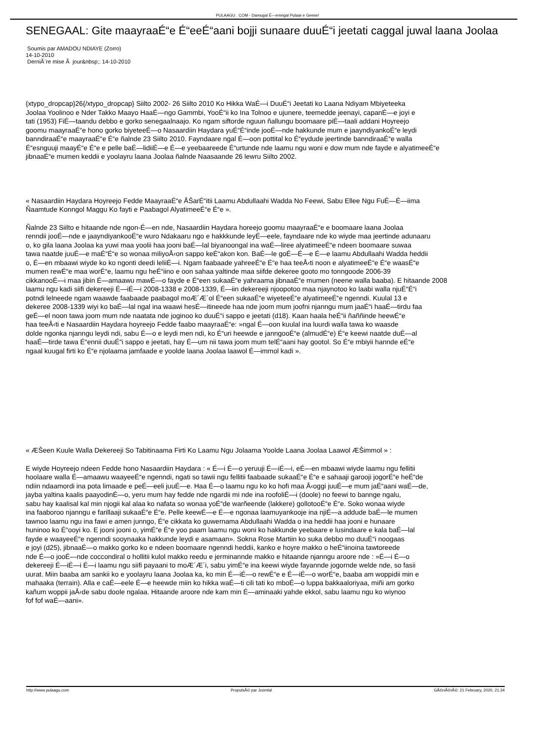PULAAGU . COM - Damugal É—emngal Pulaar e Geese!
SENEGAAL: Gite maayraaÉ“e É“eeÉ“aani bojji sunaare duuÉ“i jeetati caggal juwal laana Joolaa
Soumis par AMADOU NDIAYE (Zorro)
14-10-2010
DerniÃ¨re mise Ã jour&nbsp;: 14-10-2010
{xtypo_dropcap}26{/xtypo_dropcap} Siilto 2002- 26 Siilto 2010 Ko Hikka WaÉ—i DuuÉ“i Jeetati ko Laana Ndiyam Mbiyeteeka
Joolaa Yoolinoo e Nder Takko Maayo HaaÉ—ngo Gammbi, YooÉ“ii ko Ina Tolnoo e ujunere, teemedde jeenayi, capanÉ—e joyi e
tati (1953) FiÉ—taandu debbo e gorko senegaalnaajo. Ko ngam siftorde nguun ñallungu boomaare piÉ—taali addani Hoyreejo
goomu maayraaÉ“e hono gorko biyeteeÉ—o Nasaardiin Haydara yuÉ“É“inde jooÉ—nde hakkunde mum e jaayndiyankoÉ“e leydi
banndiraaÉ“e maayraaÉ“e É“e ñalnde 23 Siilto 2010. Fayndaare ngal É—oon pottital ko É“eydude jeertinde banndiraaÉ“e walla
É“esnguuji maayÉ“e É“e e pelle baÉ—lidiiÉ—e É—e yeebaareede É“urtunde nde laamu ngu woni e dow mum nde fayde e alyatimeeÉ“e
jibnaaÉ“e mumen keddii e yoolayru laana Joolaa ñalnde Naasaande 26 lewru Siilto 2002.
« Nasaardiin Haydara Hoyreejo Fedde MaayraaÉ“e ÅŠarÉ“itii Laamu Abdullaahi Wadda No Feewi, Sabu Ellee Ngu FuÉ—É—iima
Ñaamtude Konngol Maggu Ko fayti e Paabagol AlyatimeeÉ“e É“e ».
Ñalnde 23 Siilto e hitaande nde ngon-É—en nde, Nasaardiin Haydara horeejo goomu maayraaÉ“e e boomaare laana Joolaa
renndii jooÉ—nde e jaayndiyankooÉ“e wuro Ndakaaru ngo e hakkkunde leyÉ—eele, fayndaare nde ko wiyde maa jeertinde adunaaru
o, ko gila laana Joolaa ka yuwi maa yoolii haa jooni baÉ—lal biyanoongal ina waÉ—liree alyatimeeÉ“e ndeen boomaare suwaa
tawa naatde juuÉ—e maÉ“É“e so wonaa miliyoÅ‹on sappo keÉ“akon kon. BaÉ—le goÉ—É—e É—e laamu Abdullaahi Wadda heddii
o, É—en mbaawi wiyde ko ko ngonti deedi leliiÉ—i. Ngam faabaade yahreeÉ“e É“e haa teeÅ‹ti noon e alyatimeeÉ“e É“e waasÉ“e
mumen rewÉ“e maa worÉ“e, laamu ngu heÉ“iino e oon sahaa yaltinde maa siifde dekeree gooto mo tonngoode 2006-39
cikkanooÉ—i maa jibin É—amaawu mawÉ—o fayde e É“een sukaaÉ“e yahraama jibnaaÉ“e mumen (neene walla baaba). E hitaande 2008
laamu ngu kadi siifi dekereeji É—iÉ—i 2008-1338 e 2008-1339, É—iin dekereeji njoopotoo maa njaynotoo ko laabi walla njuÉ“É“i
potndi lelneede ngam waawde faabaade paabagol moÆ´Æ´ol É“een sukaaÉ“e wiyeteeÉ“e alyatimeeÉ“e ngenndi. Kuulal 13 e
dekeree 2008-1339 wiyi ko baÉ—lal ngal ina waawi hesÉ—itineede haa nde joom mum joofni njanngu mum jaaÉ“i haaÉ—tirdu faa
geÉ—el noon tawa joom mum nde naatata nde joginoo ko duuÉ“i sappo e jeetati (d18). Kaan haala heÉ“ii ñaññinde heewÉ“e
haa teeÅ‹ti e Nasaardiin Haydara hoyreejo Fedde faabo maayraaÉ“e: »ngal É—oon kuulal ina luurdi walla tawa ko waasde
dolde ngonka njanngu leydi ndi, sabu É—o e leydi men ndi, ko É“uri heewde e janngooÉ“e (almudÉ“e) É“e keewi naatde duÉ—al
haaÉ—tirde tawa É“ennii duuÉ“i sappo e jeetati, hay É—um nii tawa joom mum telÉ“aani hay gootol. So É“e mbiyii hannde eÉ“e
ngaal kuugal firti ko É“e njolaama jamfaade e yoolde laana Joolaa laawol É—immol kadi ».
« ÆŠeen Kuule Walla Dekereeji So Tabitinaama Firti Ko Laamu Ngu Jolaama Yoolde Laana Joolaa Laawol ÆŠimmol » :
E wiyde Hoyreejo ndeen Fedde hono Nasaardiin Haydara : « É—i É—o yeruuji É—iÉ—i, eÉ—en mbaawi wiyde laamu ngu fellitii
hoolaare walla É—amaawu waayeeÉ“e ngenndi, ngati so tawii ngu fellitii faabaade sukaaÉ“e É“e e sahaaji garooji jogorÉ“e heÉ“de
ndiin ndaamordi ina pota limaade e peÉ—eeli juuÉ—e. Haa É—o laamu ngu ko ko hofi maa Å‹oggi juuÉ—e mum jaÉ“aani waÉ—de,
jayba yaltina kaalis paayodinÉ—o, yeru mum hay fedde nde ngardii mi nde ina roofoliÉ—i (doole) no feewi to bannge ngalu,
sabu hay kaalisal kal min njogii kal alaa ko nafata so wonaa yoÉ“de warñeende (lakkere) gollotooÉ“e É“e. Soko wonaa wiyde
ina faaboroo njanngu e farillaaji sukaaÉ“e É“e. Pelle keewÉ—e É—e ngonaa laamuyankooje ina njiÉ—a addude baÉ—le mumen
tawnoo laamu ngu ina fawi e amen junngo, É“e cikkata ko guwernama Abdullaahi Wadda o ina heddii haa jooni e hunaare
huninoo ko É“ooyi ko. E jooni jooni o, yimÉ“e É“e yoo paam laamu ngu woni ko hakkunde yeebaare e lusindaare e kala baÉ—lal
fayde e waayeeÉ“e ngenndi sooynaaka hakkunde leydi e asamaan». Sokna Rose Martiin ko suka debbo mo duuÉ“i noogaas
e joyi (d25), jibnaaÉ—o makko gorko ko e ndeen boomaare ngenndi heddii, kanko e hoyre makko o heÉ“iinoina tawtoreede
nde É—o jooÉ—nde coccondiral o hollitii kulol makko reedu e jerminannde makko e hitaande njanngu aroore nde : »É—i É—o
dekereeji É—iÉ—i É—i laamu ngu siifi payaani to moÆ´Æ´i, sabu yimÉ“e ina keewi wiyde fayannde jogornde welde nde, so fasii
uurat. Miin baaba am sankii ko e yoolayru laana Joolaa ka, ko min É—iÉ—o rewÉ“e e É—iÉ—o worÉ“e, baaba am woppidii min e
mahaaka (terrain). Alla e caÉ—eele É—e heewde miin ko hikka waÉ—ti cili tati ko mboÉ—o luppa bakkaaloriyaa, miñi am gorko
kañum woppii jaÅ‹de sabu doole ngalaa. Hitaande aroore nde kam min É—aminaaki yahde ekkol, sabu laamu ngu ko wiynoo
fof fof waÉ—aani».
http://www.pulaagu.com PropulsÃ© par Joomla! GÃ©nÃ©rÃ©: 21 February, 2020, 21:34